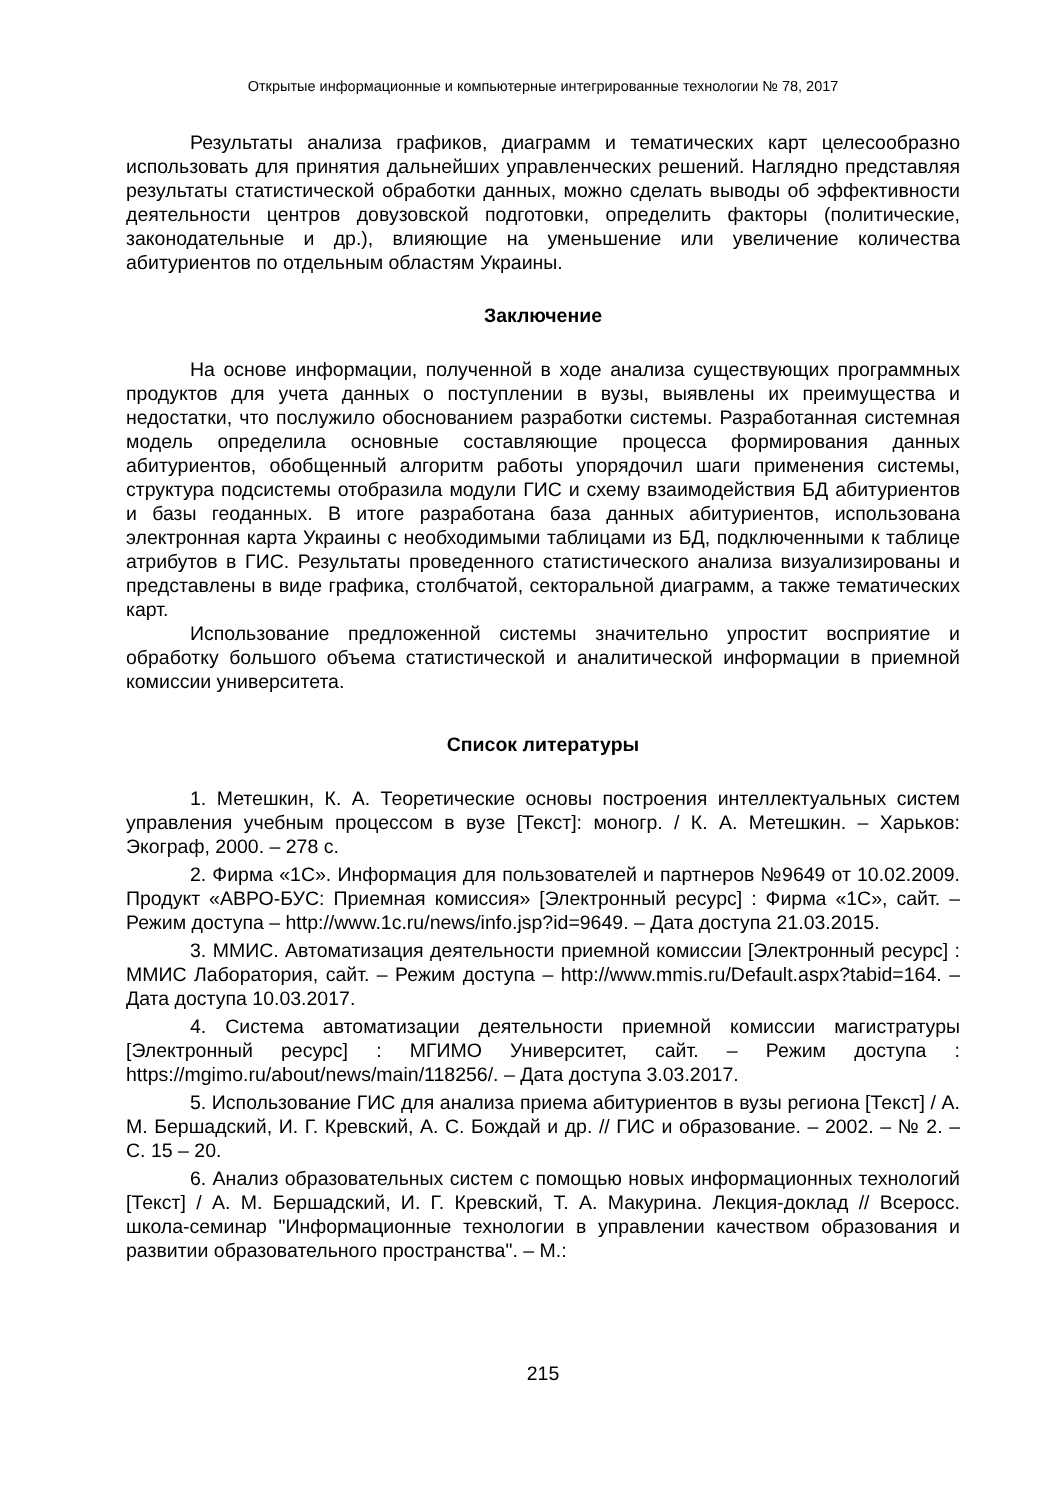Открытые информационные и компьютерные интегрированные технологии № 78, 2017
Результаты анализа графиков, диаграмм и тематических карт целесообразно использовать для принятия дальнейших управленческих решений. Наглядно представляя результаты статистической обработки данных, можно сделать выводы об эффективности деятельности центров довузовской подготовки, определить факторы (политические, законодательные и др.), влияющие на уменьшение или увеличение количества абитуриентов по отдельным областям Украины.
Заключение
На основе информации, полученной в ходе анализа существующих программных продуктов для учета данных о поступлении в вузы, выявлены их преимущества и недостатки, что послужило обоснованием разработки системы. Разработанная системная модель определила основные составляющие процесса формирования данных абитуриентов, обобщенный алгоритм работы упорядочил шаги применения системы, структура подсистемы отобразила модули ГИС и схему взаимодействия БД абитуриентов и базы геоданных. В итоге разработана база данных абитуриентов, использована электронная карта Украины с необходимыми таблицами из БД, подключенными к таблице атрибутов в ГИС. Результаты проведенного статистического анализа визуализированы и представлены в виде графика, столбчатой, секторальной диаграмм, а также тематических карт.
Использование предложенной системы значительно упростит восприятие и обработку большого объема статистической и аналитической информации в приемной комиссии университета.
Список литературы
1. Метешкин, К. А. Теоретические основы построения интеллектуальных систем управления учебным процессом в вузе [Текст]: моногр. / К. А. Метешкин. – Харьков: Экограф, 2000. – 278 с.
2. Фирма «1С». Информация для пользователей и партнеров №9649 от 10.02.2009. Продукт «АВРО-БУС: Приемная комиссия» [Электронный ресурс] : Фирма «1С», сайт. – Режим доступа – http://www.1c.ru/news/info.jsp?id=9649. – Дата доступа 21.03.2015.
3. ММИС. Автоматизация деятельности приемной комиссии [Электронный ресурс] : ММИС Лаборатория, сайт. – Режим доступа – http://www.mmis.ru/Default.aspx?tabid=164. – Дата доступа 10.03.2017.
4. Система автоматизации деятельности приемной комиссии магистратуры [Электронный ресурс] : МГИМО Университет, сайт. – Режим доступа : https://mgimo.ru/about/news/main/118256/. – Дата доступа 3.03.2017.
5. Использование ГИС для анализа приема абитуриентов в вузы региона [Текст] / А. М. Бершадский, И. Г. Кревский, А. С. Бождай и др. // ГИС и образование. – 2002. – № 2. – С. 15 – 20.
6. Анализ образовательных систем с помощью новых информационных технологий [Текст] / А. М. Бершадский, И. Г. Кревский, Т. А. Макурина. Лекция-доклад // Всеросс. школа-семинар "Информационные технологии в управлении качеством образования и развитии образовательного пространства". – М.:
215